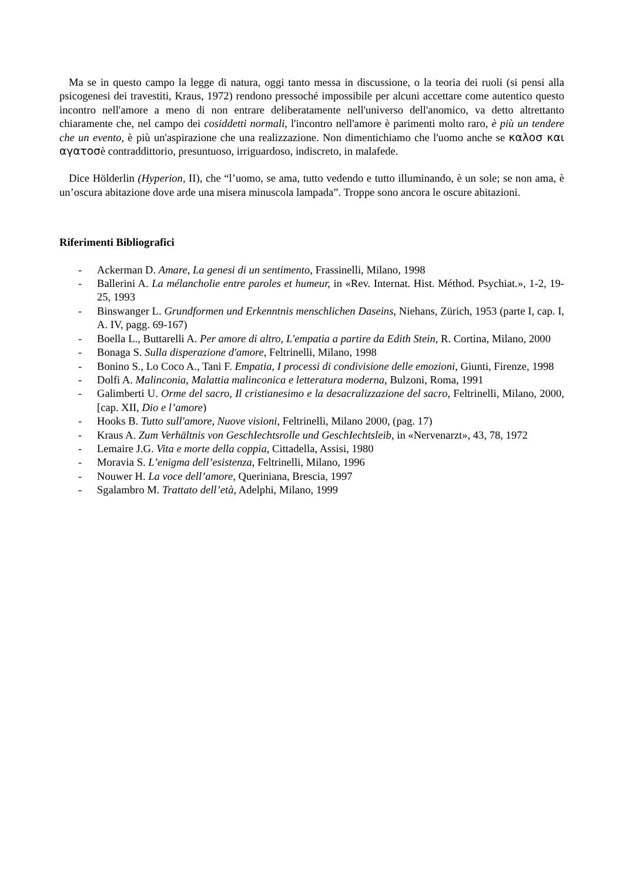Ma se in questo campo la legge di natura, oggi tanto messa in discussione, o la teoria dei ruoli (si pensi alla psicogenesi dei travestiti, Kraus, 1972) rendono pressoché impossibile per alcuni accettare come autentico questo incontro nell'amore a meno di non entrare deliberatamente nell'universo dell'anomico, va detto altrettanto chiaramente che, nel campo dei cosiddetti normali, l'incontro nell'amore è parimenti molto raro, è più un tendere che un evento, è più un'aspirazione che una realizzazione. Non dimentichiamo che l'uomo anche se καλοσ και αγατοσè contraddittorio, presuntuoso, irriguardoso, indiscreto, in malafede.
Dice Hölderlin (Hyperion, II), che “l’uomo, se ama, tutto vedendo e tutto illuminando, è un sole; se non ama, è un’oscura abitazione dove arde una misera minuscola lampada”. Troppe sono ancora le oscure abitazioni.
Riferimenti Bibliografici
- Ackerman D. Amare, La genesi di un sentimento, Frassinelli, Milano, 1998
- Ballerini A. La mélancholie entre paroles et humeur, in «Rev. Internat. Hist. Méthod. Psychiat.», 1-2, 19-25, 1993
- Binswanger L. Grundformen und Erkenntnis menschlichen Daseins, Niehans, Zürich, 1953 (parte I, cap. I, A. IV, pagg. 69-167)
- Boella L., Buttarelli A. Per amore di altro, L'empatia a partire da Edith Stein, R. Cortina, Milano, 2000
- Bonaga S. Sulla disperazione d'amore, Feltrinelli, Milano, 1998
- Bonino S., Lo Coco A., Tani F. Empatia, I processi di condivisione delle emozioni, Giunti, Firenze, 1998
- Dolfi A. Malinconia, Malattia malinconica e letteratura moderna, Bulzoni, Roma, 1991
- Galimberti U. Orme del sacro, Il cristianesimo e la desacralizzazione del sacro, Feltrinelli, Milano, 2000, [cap. XII, Dio e l’amore)
- Hooks B. Tutto sull'amore, Nuove visioni, Feltrinelli, Milano 2000, (pag. 17)
- Kraus A. Zum Verhältnis von GeschIechtsrolle und GeschIechtsleib, in «Nervenarzt», 43, 78, 1972
- Lemaire J.G. Vita e morte della coppia, Cittadella, Assisi, 1980
- Moravia S. L’enigma dell’esistenza, Feltrinelli, Milano, 1996
- Nouwer H. La voce dell’amore, Queriniana, Brescia, 1997
- Sgalambro M. Trattato dell’età, Adelphi, Milano, 1999